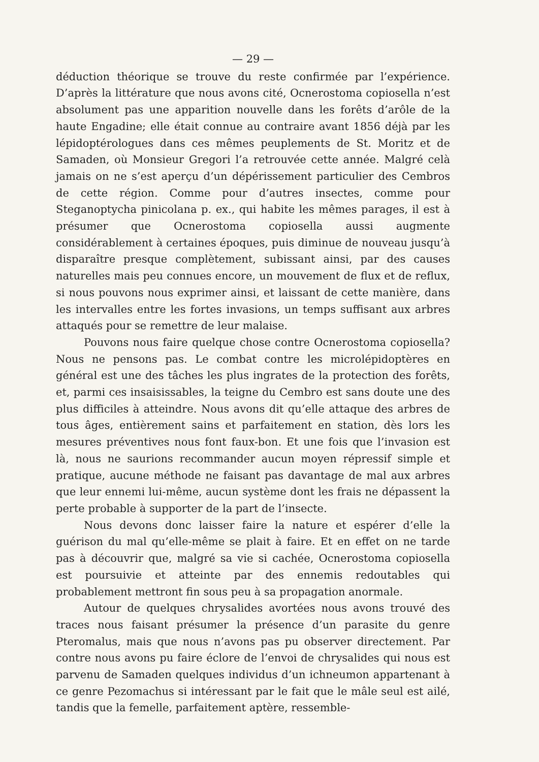— 29 —
déduction théorique se trouve du reste confirmée par l’expérience. D’après la littérature que nous avons cité, Ocnerostoma copiosella n’est absolument pas une apparition nouvelle dans les forêts d’arôle de la haute Engadine; elle était connue au contraire avant 1856 déjà par les lépidoptérologues dans ces mêmes peuplements de St. Moritz et de Samaden, où Monsieur Gregori l’a retrouvée cette année. Malgré celà jamais on ne s’est aperçu d’un dépérissement particulier des Cembros de cette région. Comme pour d’autres insectes, comme pour Steganoptycha pinicolana p. ex., qui habite les mêmes parages, il est à présumer que Ocnerostoma copiosella aussi augmente considérablement à certaines époques, puis diminue de nouveau jusqu’à disparaître presque complètement, subissant ainsi, par des causes naturelles mais peu connues encore, un mouvement de flux et de reflux, si nous pouvons nous exprimer ainsi, et laissant de cette manière, dans les intervalles entre les fortes invasions, un temps suffisant aux arbres attaqués pour se remettre de leur malaise.
Pouvons nous faire quelque chose contre Ocnerostoma copiosella? Nous ne pensons pas. Le combat contre les microlépidoptères en général est une des tâches les plus ingrates de la protection des forêts, et, parmi ces insaisissables, la teigne du Cembro est sans doute une des plus difficiles à atteindre. Nous avons dit qu’elle attaque des arbres de tous âges, entièrement sains et parfaitement en station, dès lors les mesures préventives nous font faux-bon. Et une fois que l’invasion est là, nous ne saurions recommander aucun moyen répressif simple et pratique, aucune méthode ne faisant pas davantage de mal aux arbres que leur ennemi lui-même, aucun système dont les frais ne dépassent la perte probable à supporter de la part de l’insecte.
Nous devons donc laisser faire la nature et espérer d’elle la guérison du mal qu’elle-même se plait à faire. Et en effet on ne tarde pas à découvrir que, malgré sa vie si cachée, Ocnerostoma copiosella est poursuivie et atteinte par des ennemis redoutables qui probablement mettront fin sous peu à sa propagation anormale.
Autour de quelques chrysalides avortées nous avons trouvé des traces nous faisant présumer la présence d’un parasite du genre Pteromalus, mais que nous n’avons pas pu observer directement. Par contre nous avons pu faire éclore de l’envoi de chrysalides qui nous est parvenu de Samaden quelques individus d’un ichneumon appartenant à ce genre Pezomachus si intéressant par le fait que le mâle seul est ailé, tandis que la femelle, parfaitement aptère, ressemble-